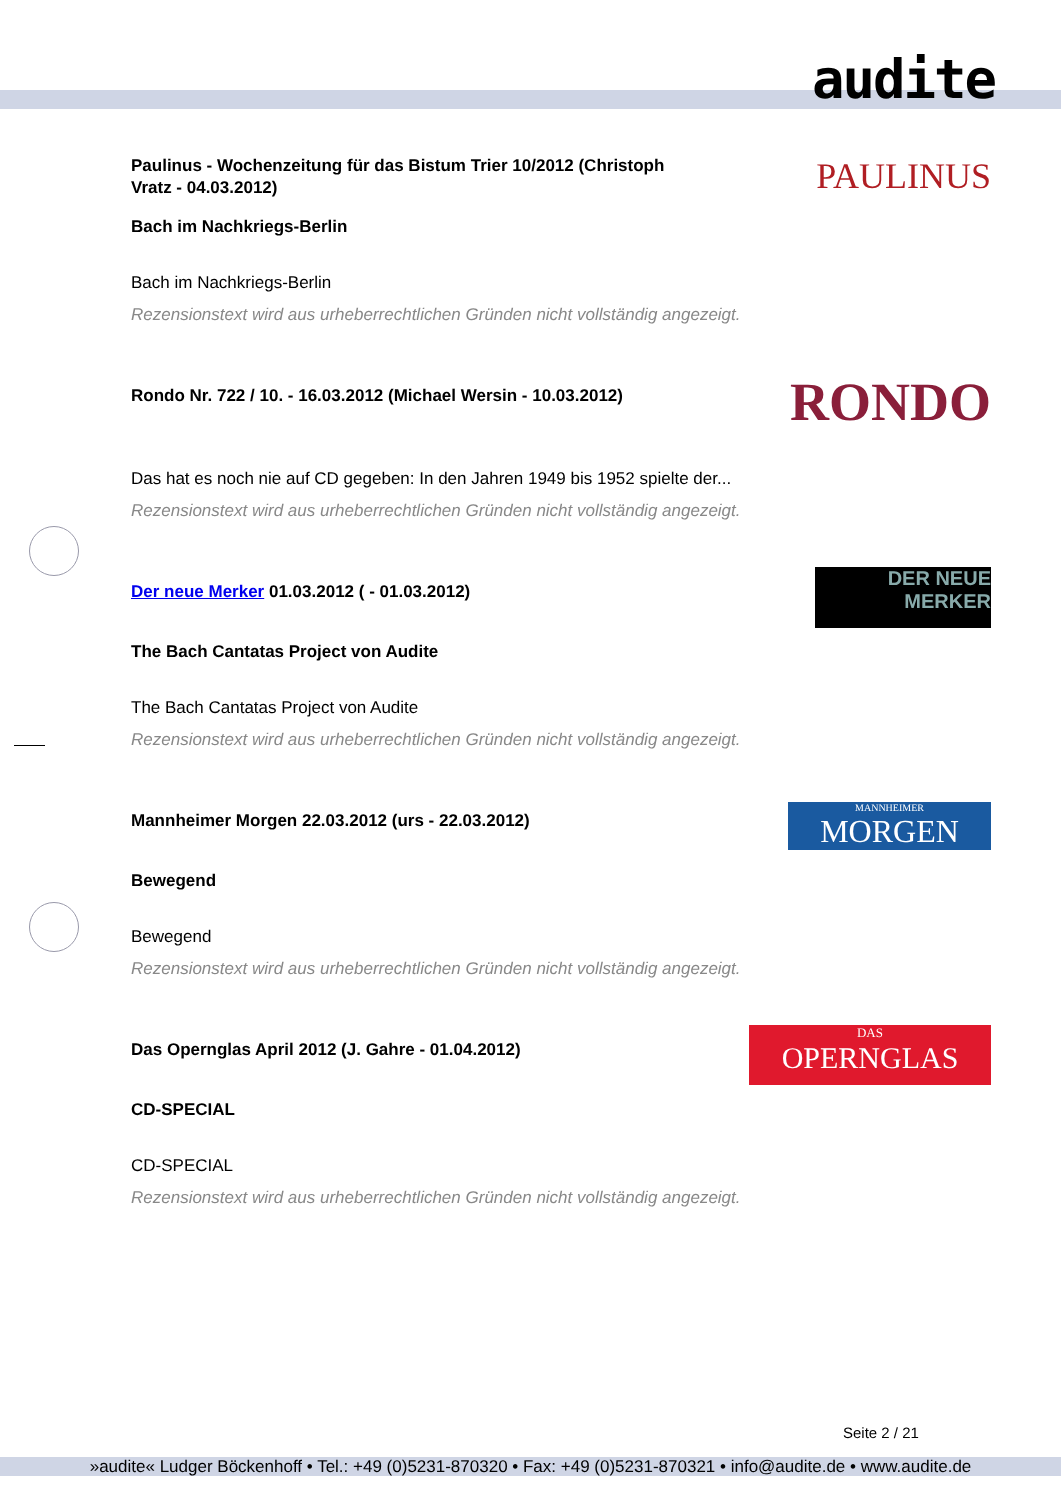audite
PAULINUS
Paulinus - Wochenzeitung für das Bistum Trier 10/2012 (Christoph Vratz - 04.03.2012)
Bach im Nachkriegs-Berlin
Bach im Nachkriegs-Berlin
Rezensionstext wird aus urheberrechtlichen Gründen nicht vollständig angezeigt.
RONDO
Rondo Nr. 722 / 10. - 16.03.2012 (Michael Wersin - 10.03.2012)
Das hat es noch nie auf CD gegeben: In den Jahren 1949 bis 1952 spielte der...
Rezensionstext wird aus urheberrechtlichen Gründen nicht vollständig angezeigt.
DER NEUE MERKER
Der neue Merker 01.03.2012 ( - 01.03.2012)
The Bach Cantatas Project von Audite
The Bach Cantatas Project von Audite
Rezensionstext wird aus urheberrechtlichen Gründen nicht vollständig angezeigt.
MANNHEIMER
MORGEN
Mannheimer Morgen 22.03.2012 (urs - 22.03.2012)
Bewegend
Bewegend
Rezensionstext wird aus urheberrechtlichen Gründen nicht vollständig angezeigt.
DAS
OPERNGLAS
Das Opernglas April 2012 (J. Gahre - 01.04.2012)
CD-SPECIAL
CD-SPECIAL
Rezensionstext wird aus urheberrechtlichen Gründen nicht vollständig angezeigt.
Seite 2 / 21
»audite« Ludger Böckenhoff • Tel.: +49 (0)5231-870320 • Fax: +49 (0)5231-870321 • info@audite.de • www.audite.de